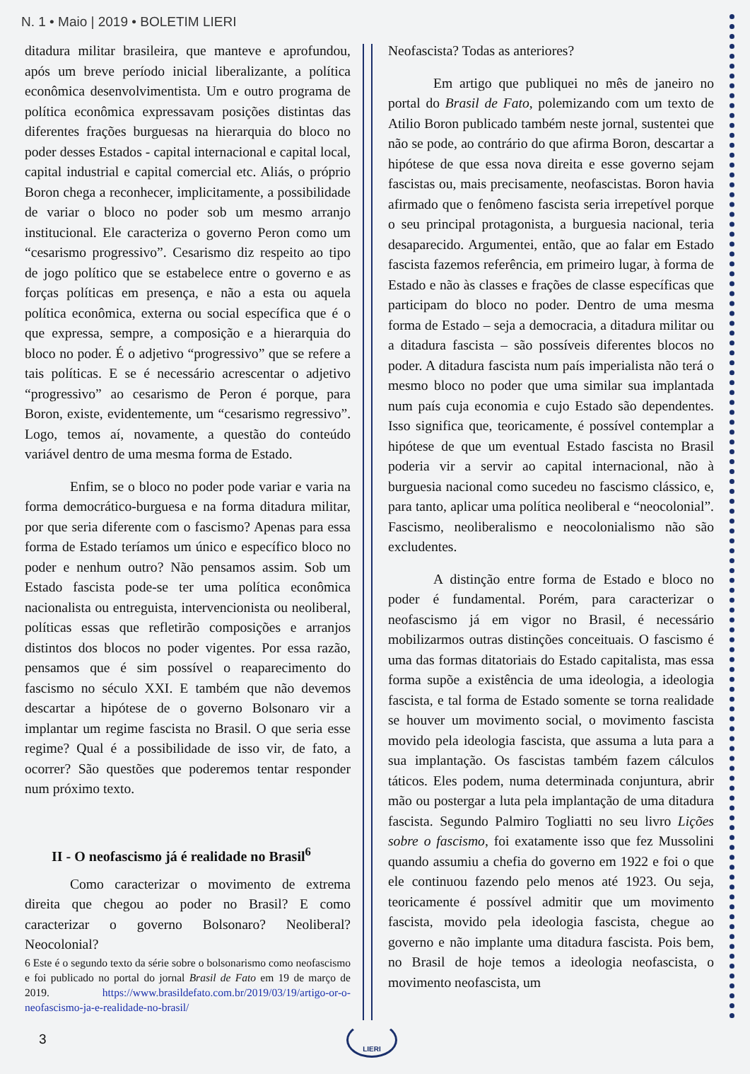N. 1 • Maio | 2019 • BOLETIM LIERI
ditadura militar brasileira, que manteve e aprofundou, após um breve período inicial liberalizante, a política econômica desenvolvimentista. Um e outro programa de política econômica expressavam posições distintas das diferentes frações burguesas na hierarquia do bloco no poder desses Estados - capital internacional e capital local, capital industrial e capital comercial etc. Aliás, o próprio Boron chega a reconhecer, implicitamente, a possibilidade de variar o bloco no poder sob um mesmo arranjo institucional. Ele caracteriza o governo Peron como um “cesarismo progressivo”. Cesarismo diz respeito ao tipo de jogo político que se estabelece entre o governo e as forças políticas em presença, e não a esta ou aquela política econômica, externa ou social específica que é o que expressa, sempre, a composição e a hierarquia do bloco no poder. É o adjetivo “progressivo” que se refere a tais políticas. E se é necessário acrescentar o adjetivo “progressivo” ao cesarismo de Peron é porque, para Boron, existe, evidentemente, um “cesarismo regressivo”. Logo, temos aí, novamente, a questão do conteúdo variável dentro de uma mesma forma de Estado.
Enfim, se o bloco no poder pode variar e varia na forma democrático-burguesa e na forma ditadura militar, por que seria diferente com o fascismo? Apenas para essa forma de Estado teríamos um único e específico bloco no poder e nenhum outro? Não pensamos assim. Sob um Estado fascista pode-se ter uma política econômica nacionalista ou entreguista, intervencionista ou neoliberal, políticas essas que refletirão composições e arranjos distintos dos blocos no poder vigentes. Por essa razão, pensamos que é sim possível o reaparecimento do fascismo no século XXI. E também que não devemos descartar a hipótese de o governo Bolsonaro vir a implantar um regime fascista no Brasil. O que seria esse regime? Qual é a possibilidade de isso vir, de fato, a ocorrer? São questões que poderemos tentar responder num próximo texto.
II - O neofascismo já é realidade no Brasil<sup>6</sup>
Como caracterizar o movimento de extrema direita que chegou ao poder no Brasil? E como caracterizar o governo Bolsonaro? Neoliberal? Neocolonial?
6 Este é o segundo texto da série sobre o bolsonarismo como neofascismo e foi publicado no portal do jornal Brasil de Fato em 19 de março de 2019. https://www.brasildefato.com.br/2019/03/19/artigo-or-o-neofascismo-ja-e-realidade-no-brasil/
Neofascista? Todas as anteriores?
Em artigo que publiquei no mês de janeiro no portal do Brasil de Fato, polemizando com um texto de Atilio Boron publicado também neste jornal, sustentei que não se pode, ao contrário do que afirma Boron, descartar a hipótese de que essa nova direita e esse governo sejam fascistas ou, mais precisamente, neofascistas. Boron havia afirmado que o fenômeno fascista seria irrepetível porque o seu principal protagonista, a burguesia nacional, teria desaparecido. Argumentei, então, que ao falar em Estado fascista fazemos referência, em primeiro lugar, à forma de Estado e não às classes e frações de classe específicas que participam do bloco no poder. Dentro de uma mesma forma de Estado – seja a democracia, a ditadura militar ou a ditadura fascista – são possíveis diferentes blocos no poder. A ditadura fascista num país imperialista não terá o mesmo bloco no poder que uma similar sua implantada num país cuja economia e cujo Estado são dependentes. Isso significa que, teoricamente, é possível contemplar a hipótese de que um eventual Estado fascista no Brasil poderia vir a servir ao capital internacional, não à burguesia nacional como sucedeu no fascismo clássico, e, para tanto, aplicar uma política neoliberal e “neocolonial”. Fascismo, neoliberalismo e neocolonialismo não são excludentes.
A distinção entre forma de Estado e bloco no poder é fundamental. Porém, para caracterizar o neofascismo já em vigor no Brasil, é necessário mobilizarmos outras distinções conceituais. O fascismo é uma das formas ditatoriais do Estado capitalista, mas essa forma supõe a existência de uma ideologia, a ideologia fascista, e tal forma de Estado somente se torna realidade se houver um movimento social, o movimento fascista movido pela ideologia fascista, que assuma a luta para a sua implantação. Os fascistas também fazem cálculos táticos. Eles podem, numa determinada conjuntura, abrir mão ou postergar a luta pela implantação de uma ditadura fascista. Segundo Palmiro Togliatti no seu livro Lições sobre o fascismo, foi exatamente isso que fez Mussolini quando assumiu a chefia do governo em 1922 e foi o que ele continuou fazendo pelo menos até 1923. Ou seja, teoricamente é possível admitir que um movimento fascista, movido pela ideologia fascista, chegue ao governo e não implante uma ditadura fascista. Pois bem, no Brasil de hoje temos a ideologia neofascista, o movimento neofascista, um
3
LIERI